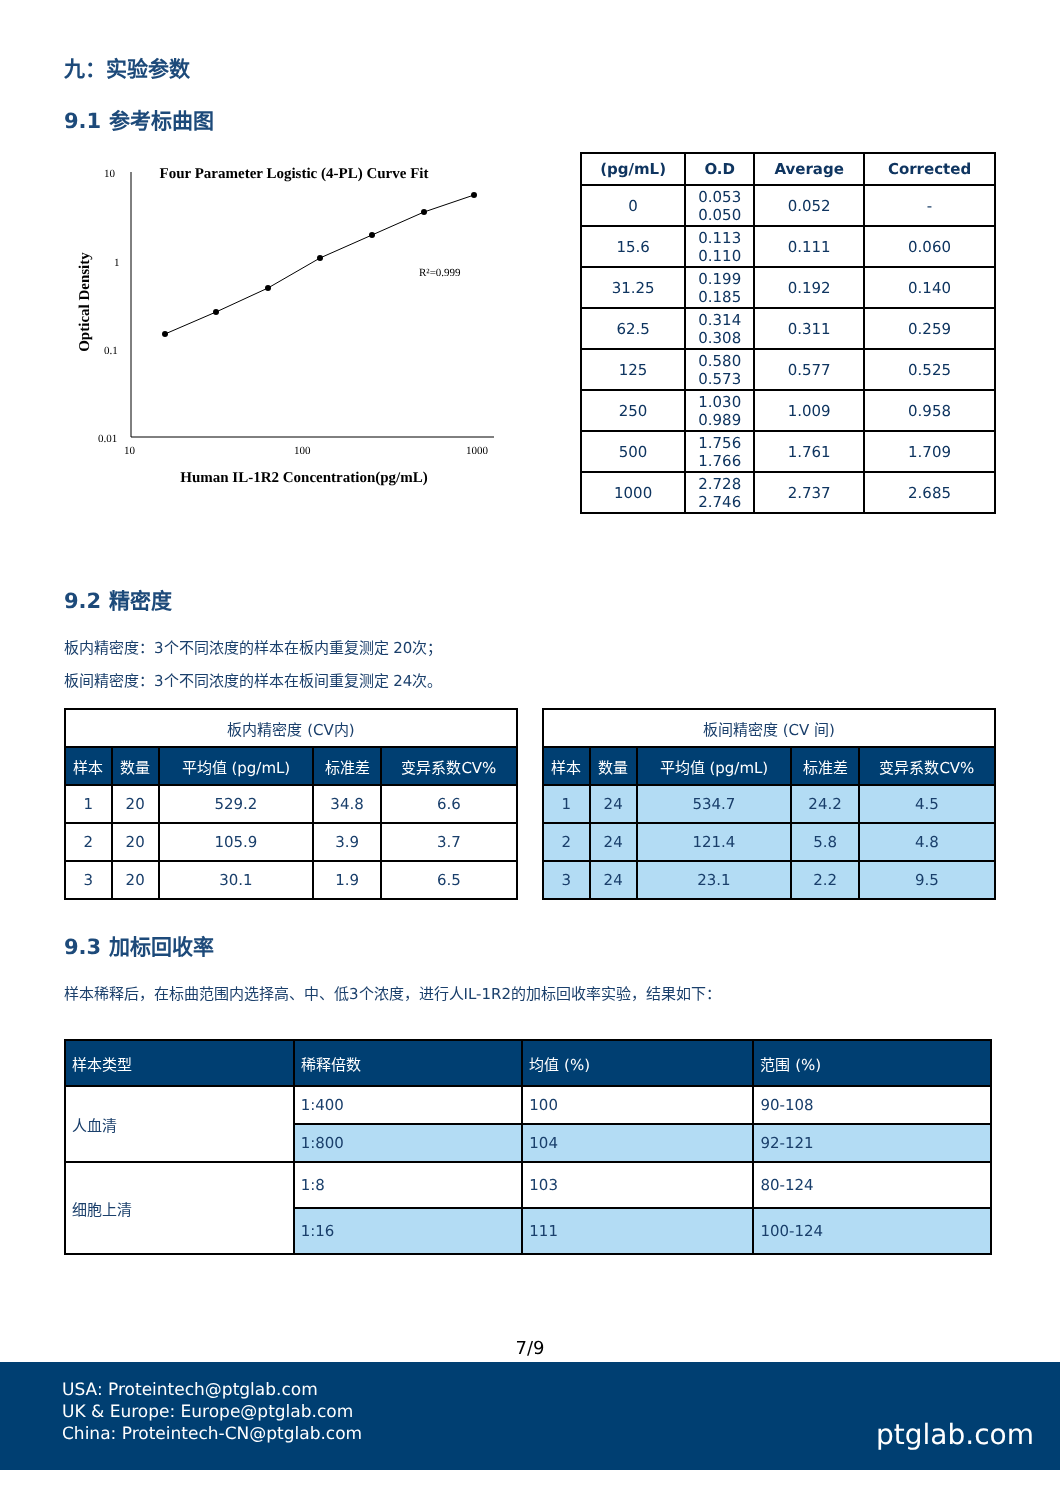九：实验参数
9.1 参考标曲图
Four Parameter Logistic (4-PL) Curve Fit
10
1
0.1
0.01
10
100
1000
R²=0.999
Human IL-1R2 Concentration(pg/mL)
Optical Density
| (pg/mL) | O.D | Average | Corrected |
| --- | --- | --- | --- |
| 0 | 0.053 0.050 | 0.052 | - |
| 15.6 | 0.113 0.110 | 0.111 | 0.060 |
| 31.25 | 0.199 0.185 | 0.192 | 0.140 |
| 62.5 | 0.314 0.308 | 0.311 | 0.259 |
| 125 | 0.580 0.573 | 0.577 | 0.525 |
| 250 | 1.030 0.989 | 1.009 | 0.958 |
| 500 | 1.756 1.766 | 1.761 | 1.709 |
| 1000 | 2.728 2.746 | 2.737 | 2.685 |
9.2 精密度
板内精密度：3个不同浓度的样本在板内重复测定 20次；
板间精密度：3个不同浓度的样本在板间重复测定 24次。
| 板内精密度 (CV内) | | | | |
| 样本 | 数量 | 平均值 (pg/mL) | 标准差 | 变异系数CV% |
| 1 | 20 | 529.2 | 34.8 | 6.6 |
| 2 | 20 | 105.9 | 3.9 | 3.7 |
| 3 | 20 | 30.1 | 1.9 | 6.5 |
| 板间精密度 (CV 间) | | | | |
| 样本 | 数量 | 平均值 (pg/mL) | 标准差 | 变异系数CV% |
| 1 | 24 | 534.7 | 24.2 | 4.5 |
| 2 | 24 | 121.4 | 5.8 | 4.8 |
| 3 | 24 | 23.1 | 2.2 | 9.5 |
9.3 加标回收率
样本稀释后，在标曲范围内选择高、中、低3个浓度，进行人IL-1R2的加标回收率实验，结果如下：
| 样本类型 | 稀释倍数 | 均值 (%) | 范围 (%) |
| --- | --- | --- | --- |
| 人血清 | 1:400 | 100 | 90-108 |
| | 1:800 | 104 | 92-121 |
| 细胞上清 | 1:8 | 103 | 80-124 |
| | 1:16 | 111 | 100-124 |
7/9
USA: Proteintech@ptglab.com
UK & Europe: Europe@ptglab.com
China: Proteintech-CN@ptglab.com
ptglab.com